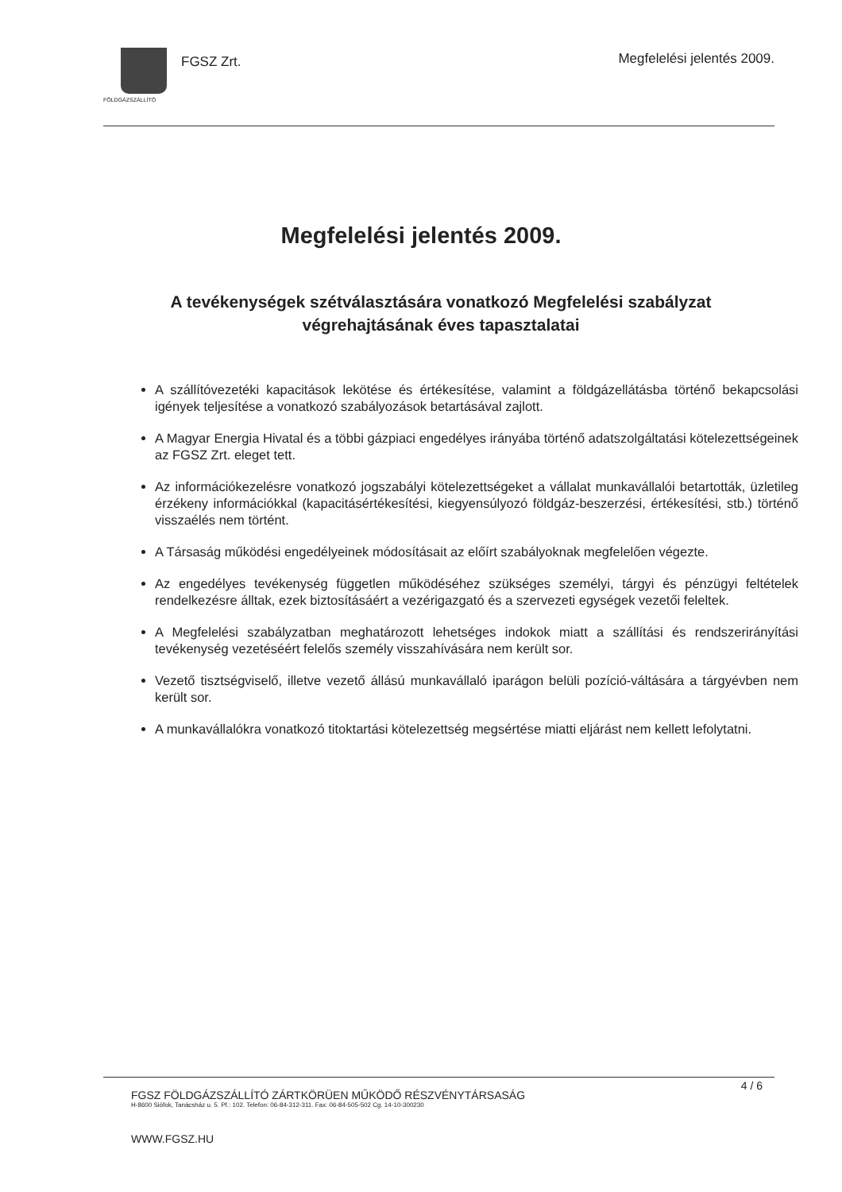FGSZ Zrt.
FÖLDGÁZSZÁLLÍTÓ
Megfelelési jelentés 2009.
Megfelelési jelentés 2009.
A tevékenységek szétválasztására vonatkozó Megfelelési szabályzat végrehajtásának éves tapasztalatai
A szállítóvezetéki kapacitások lekötése és értékesítése, valamint a földgázellátásba történő bekapcsolási igények teljesítése a vonatkozó szabályozások betartásával zajlott.
A Magyar Energia Hivatal és a többi gázpiaci engedélyes irányába történő adatszolgáltatási kötelezettségeinek az FGSZ Zrt. eleget tett.
Az információkezelésre vonatkozó jogszabályi kötelezettségeket a vállalat munkavállalói betartották, üzletileg érzékeny információkkal (kapacitásértékesítési, kiegyensúlyozó földgáz-beszerzési, értékesítési, stb.) történő visszaélés nem történt.
A Társaság működési engedélyeinek módosításait az előírt szabályoknak megfelelően végezte.
Az engedélyes tevékenység független működéséhez szükséges személyi, tárgyi és pénzügyi feltételek rendelkezésre álltak, ezek biztosításáért a vezérigazgató és a szervezeti egységek vezetői feleltek.
A Megfelelési szabályzatban meghatározott lehetséges indokok miatt a szállítási és rendszerirányítási tevékenység vezetéséért felelős személy visszahívására nem került sor.
Vezető tisztségviselő, illetve vezető állású munkavállaló iparágon belüli pozíció-váltására a tárgyévben nem került sor.
A munkavállalókra vonatkozó titoktartási kötelezettség megsértése miatti eljárást nem kellett lefolytatni.
4 / 6
FGSZ FÖLDGÁZSZÁLLÍTÓ ZÁRTKÖRÜEN MŰKÖDŐ RÉSZVÉNYTÁRSASÁG
H-8600 Siófok, Tanácsház u. 5. Pf.: 102. Telefon: 06-84-312-311. Fax: 06-84-505-502 Cg. 14-10-300230
WWW.FGSZ.HU